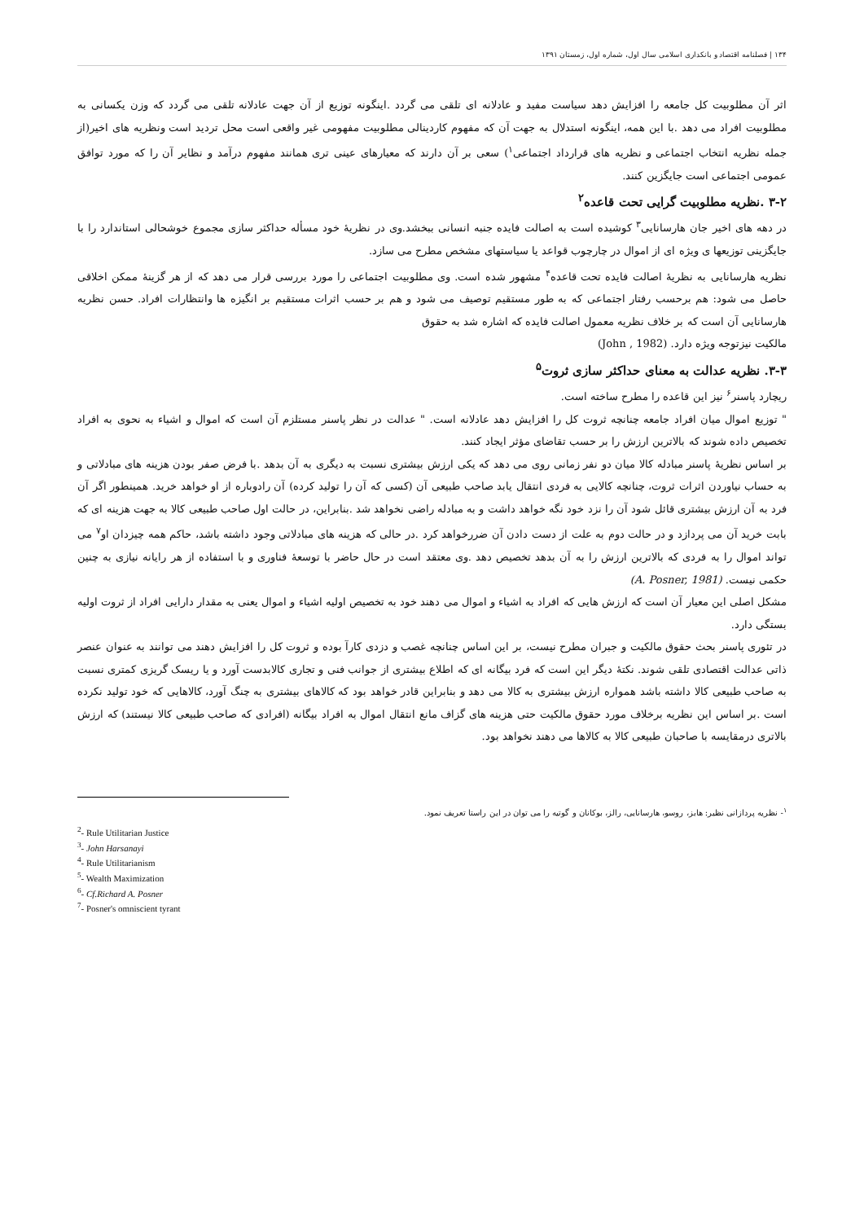۱۳۴ | فصلنامه اقتصاد و بانکداری اسلامی سال اول، شماره اول، زمستان ۱۳۹۱
اثر آن مطلوبیت کل جامعه را افزایش دهد سیاست مفید و عادلانه ای تلقی می گردد .اینگونه توزیع از آن جهت عادلانه تلقی می گردد که وزن یکسانی به مطلوبیت افراد می دهد .با این همه، اینگونه استدلال به جهت آن که مفهوم کاردینالی مطلوبیت مفهومی غیر واقعی است محل تردید است ونظریه های اخیر(از جمله نظریه انتخاب اجتماعی و نظریه های قرارداد اجتماعی<sup>۱</sup>) سعی بر آن دارند که معیارهای عینی تری همانند مفهوم درآمد و نظایر آن را که مورد توافق عمومی اجتماعی است جایگزین کنند.
۳-۲ .نظریه مطلوبیت گرایی تحت قاعده<sup>۲</sup>
در دهه های اخیر جان هارسانایی<sup>۳</sup> کوشیده است به اصالت فایده جنبه انسانی ببخشد.وی در نظریهٔ خود مسأله حداکثر سازی مجموع خوشحالی استاندارد را با جایگزینی توزیعها ی ویژه ای از اموال در چارچوب قواعد یا سیاستهای مشخص مطرح می سازد.
نظریه هارسانایی به نظریهٔ اصالت فایده تحت قاعده<sup>۴</sup> مشهور شده است. وی مطلوبیت اجتماعی را مورد بررسی قرار می دهد که از هر گزینهٔ ممکن اخلاقی حاصل می شود: هم برحسب رفتار اجتماعی که به طور مستقیم توصیف می شود و هم بر حسب اثرات مستقیم بر انگیزه ها وانتظارات افراد. حسن نظریه هارسانایی آن است که بر خلاف نظریه معمول اصالت فایده که اشاره شد به حقوق
مالکیت نیزتوجه ویژه دارد. (John , 1982)
۳-۳. نظریه عدالت به معنای حداکثر سازی ثروت<sup>۵</sup>
ریچارد پاسنر<sup>۶</sup> نیز این قاعده را مطرح ساخته است.
" توزیع اموال میان افراد جامعه چنانچه ثروت کل را افزایش دهد عادلانه است. " عدالت در نظر پاسنر مستلزم آن است که اموال و اشیاء به نحوی به افراد تخصیص داده شوند که بالاترین ارزش را بر حسب تقاضای مؤثر ایجاد کنند.
بر اساس نظریهٔ پاسنر مبادله کالا میان دو نفر زمانی روی می دهد که یکی ارزش بیشتری نسبت به دیگری به آن بدهد .با فرض صفر بودن هزینه های مبادلاتی و به حساب نیاوردن اثرات ثروت، چنانچه کالایی به فردی انتقال یابد صاحب طبیعی آن (کسی که آن را تولید کرده) آن رادوباره از او خواهد خرید. همینطور اگر آن فرد به آن ارزش بیشتری قائل شود آن را نزد خود نگه خواهد داشت و به مبادله راضی نخواهد شد .بنابراین، در حالت اول صاحب طبیعی کالا به جهت هزینه ای که بابت خرید آن می پردازد و در حالت دوم به علت از دست دادن آن ضررخواهد کرد .در حالی که هزینه های مبادلاتی وجود داشته باشد، حاکم همه چیزدان او<sup>۷</sup> می تواند اموال را به فردی که بالاترین ارزش را به آن بدهد تخصیص دهد .وی معتقد است در حال حاضر با توسعهٔ فناوری و با استفاده از هر رایانه نیازی به چنین حکمی نیست. (A. Posner, 1981)
مشکل اصلی این معیار آن است که ارزش هایی که افراد به اشیاء و اموال می دهند خود به تخصیص اولیه اشیاء و اموال یعنی به مقدار دارایی افراد از ثروت اولیه بستگی دارد.
در تئوری پاسنر بحث حقوق مالکیت و جبران مطرح نیست، بر این اساس چنانچه غصب و دزدی کارآ بوده و ثروت کل را افزایش دهند می توانند به عنوان عنصر ذاتی عدالت اقتصادی تلقی شوند. نکتهٔ دیگر این است که فرد بیگانه ای که اطلاع بیشتری از جوانب فنی و تجاری کالابدست آورد و یا ریسک گریزی کمتری نسبت به صاحب طبیعی کالا داشته باشد همواره ارزش بیشتری به کالا می دهد و بنابراین قادر خواهد بود که کالاهای بیشتری به چنگ آورد، کالاهایی که خود تولید نکرده است .بر اساس این نظریه برخلاف مورد حقوق مالکیت حتی هزینه های گزاف مانع انتقال اموال به افراد بیگانه (افرادی که صاحب طبیعی کالا نیستند) که ارزش بالاتری درمقایسه با صاحبان طبیعی کالا به کالاها می دهند نخواهد بود.
<sup>۱</sup>- نظریه پردازانی نظیر: هابز، روسو، هارسانایی، رالز، بوکانان و گوتیه را می توان در این راستا تعریف نمود.
<sup>2</sup>- Rule Utilitarian Justice
<sup>3</sup>- John Harsanayi
<sup>4</sup>- Rule Utilitarianism
<sup>5</sup>- Wealth Maximization
<sup>6</sup>- Cf.Richard A. Posner
<sup>7</sup>- Posner's omniscient tyrant